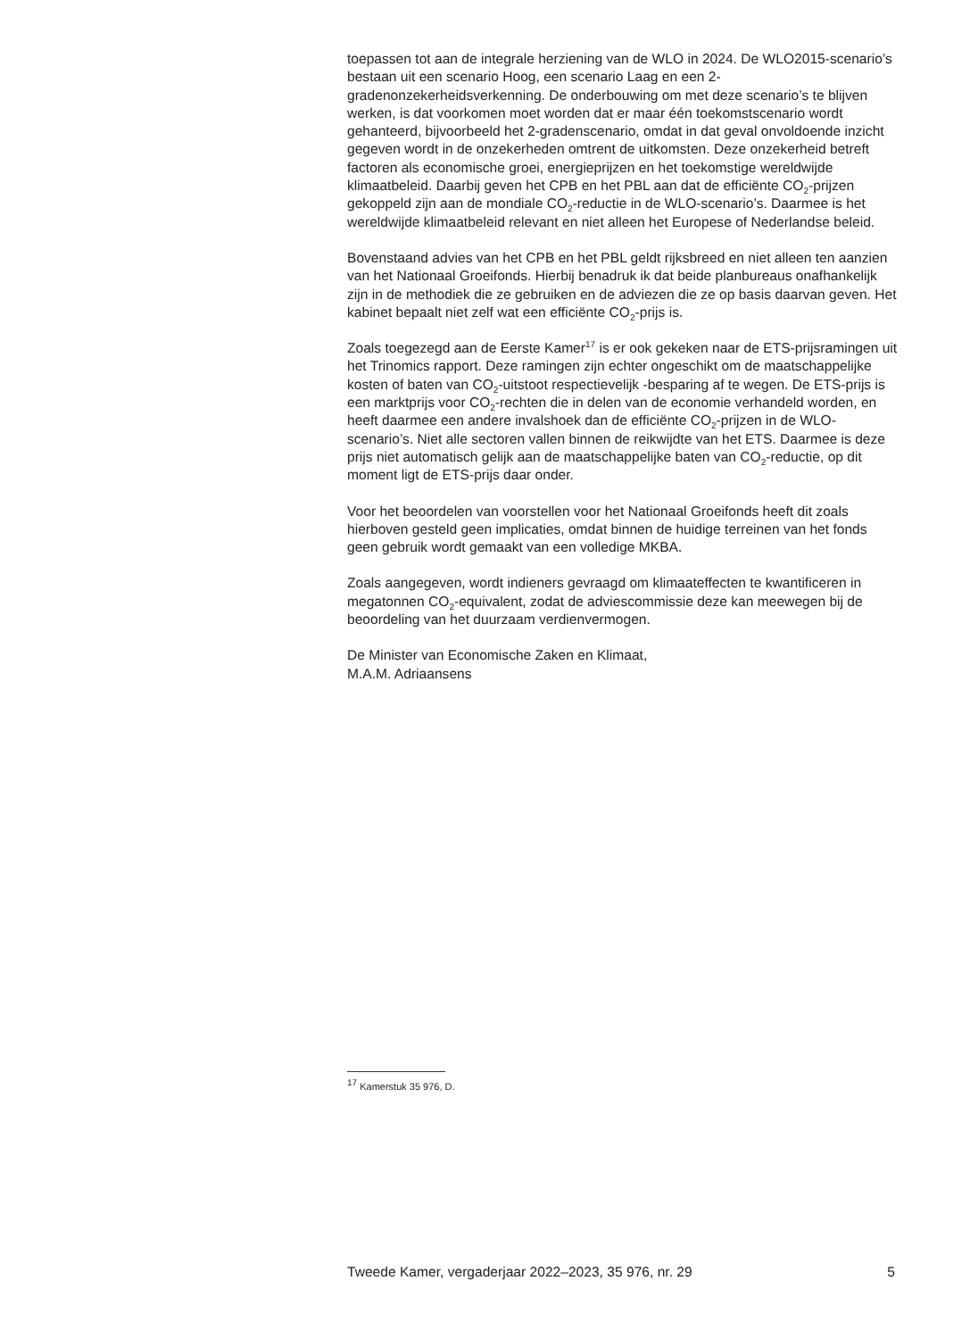toepassen tot aan de integrale herziening van de WLO in 2024. De WLO2015-scenario’s bestaan uit een scenario Hoog, een scenario Laag en een 2-gradenonzekerheidsverkenning. De onderbouwing om met deze scenario’s te blijven werken, is dat voorkomen moet worden dat er maar één toekomstscenario wordt gehanteerd, bijvoorbeeld het 2-gradenscenario, omdat in dat geval onvoldoende inzicht gegeven wordt in de onzekerheden omtrent de uitkomsten. Deze onzekerheid betreft factoren als economische groei, energieprijzen en het toekomstige wereldwijde klimaatbeleid. Daarbij geven het CPB en het PBL aan dat de efficiënte CO<sub>2</sub>-prijzen gekoppeld zijn aan de mondiale CO<sub>2</sub>-reductie in de WLO-scenario’s. Daarmee is het wereldwijde klimaatbeleid relevant en niet alleen het Europese of Nederlandse beleid.
Bovenstaand advies van het CPB en het PBL geldt rijksbreed en niet alleen ten aanzien van het Nationaal Groeifonds. Hierbij benadruk ik dat beide planbureaus onafhankelijk zijn in de methodiek die ze gebruiken en de adviezen die ze op basis daarvan geven. Het kabinet bepaalt niet zelf wat een efficiënte CO<sub>2</sub>-prijs is.
Zoals toegezegd aan de Eerste Kamer<sup>17</sup> is er ook gekeken naar de ETS-prijsramingen uit het Trinomics rapport. Deze ramingen zijn echter ongeschikt om de maatschappelijke kosten of baten van CO<sub>2</sub>-uitstoot respectievelijk -besparing af te wegen. De ETS-prijs is een marktprijs voor CO<sub>2</sub>-rechten die in delen van de economie verhandeld worden, en heeft daarmee een andere invalshoek dan de efficiënte CO<sub>2</sub>-prijzen in de WLO-scenario’s. Niet alle sectoren vallen binnen de reikwijdte van het ETS. Daarmee is deze prijs niet automatisch gelijk aan de maatschappelijke baten van CO<sub>2</sub>-reductie, op dit moment ligt de ETS-prijs daar onder.
Voor het beoordelen van voorstellen voor het Nationaal Groeifonds heeft dit zoals hierboven gesteld geen implicaties, omdat binnen de huidige terreinen van het fonds geen gebruik wordt gemaakt van een volledige MKBA.
Zoals aangegeven, wordt indieners gevraagd om klimaateffecten te kwantificeren in megatonnen CO<sub>2</sub>-equivalent, zodat de adviescommissie deze kan meewegen bij de beoordeling van het duurzaam verdienvermogen.
De Minister van Economische Zaken en Klimaat,
M.A.M. Adriaansens
<sup>17</sup> Kamerstuk 35 976, D.
Tweede Kamer, vergaderjaar 2022–2023, 35 976, nr. 29 5